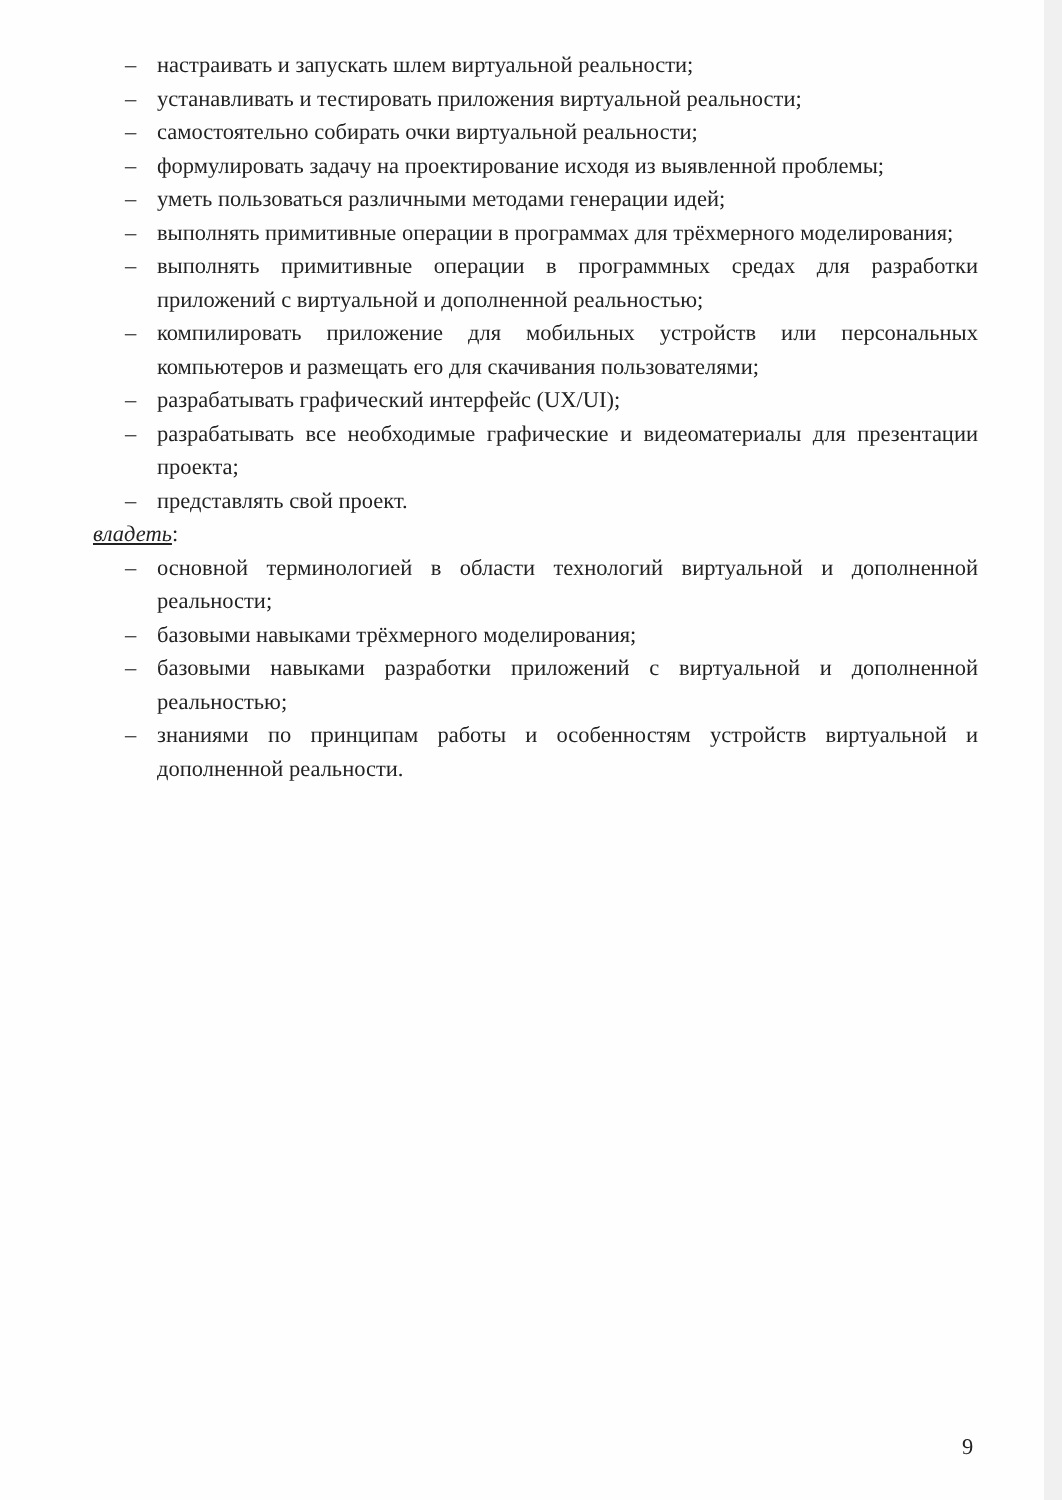– настраивать и запускать шлем виртуальной реальности;
– устанавливать и тестировать приложения виртуальной реальности;
– самостоятельно собирать очки виртуальной реальности;
– формулировать задачу на проектирование исходя из выявленной проблемы;
– уметь пользоваться различными методами генерации идей;
– выполнять примитивные операции в программах для трёхмерного моделирования;
– выполнять примитивные операции в программных средах для разработки приложений с виртуальной и дополненной реальностью;
– компилировать приложение для мобильных устройств или персональных компьютеров и размещать его для скачивания пользователями;
– разрабатывать графический интерфейс (UX/UI);
– разрабатывать все необходимые графические и видеоматериалы для презентации проекта;
– представлять свой проект.
владеть:
– основной терминологией в области технологий виртуальной и дополненной реальности;
– базовыми навыками трёхмерного моделирования;
– базовыми навыками разработки приложений с виртуальной и дополненной реальностью;
– знаниями по принципам работы и особенностям устройств виртуальной и дополненной реальности.
9